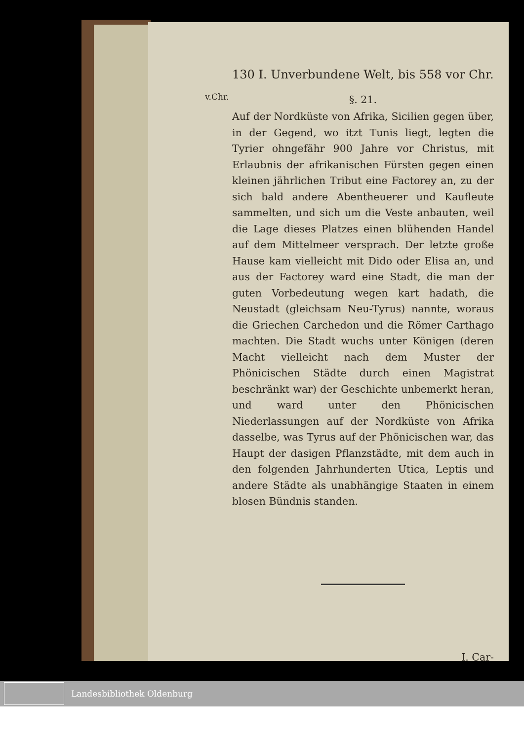v.Chr.
130 I. Unverbundene Welt, bis 558 vor Chr.
§. 21.
Auf der Nordküste von Afrika, Sicilien gegen über, in der Gegend, wo itzt Tunis liegt, legten die Tyrier ohngefähr 900 Jahre vor Christus, mit Erlaubnis der afrikanischen Fürsten gegen einen kleinen jährlichen Tribut eine Factorey an, zu der sich bald andere Abentheuerer und Kaufleute sammelten, und sich um die Veste anbauten, weil die Lage dieses Platzes einen blühenden Handel auf dem Mittelmeer versprach. Der letzte große Hause kam vielleicht mit Dido oder Elisa an, und aus der Factorey ward eine Stadt, die man der guten Vorbedeutung wegen kart hadath, die Neustadt (gleichsam Neu-Tyrus) nannte, woraus die Griechen Carchedon und die Römer Carthago machten. Die Stadt wuchs unter Königen (deren Macht vielleicht nach dem Muster der Phönicischen Städte durch einen Magistrat beschränkt war) der Geschichte unbemerkt heran, und ward unter den Phönicischen Niederlassungen auf der Nordküste von Afrika dasselbe, was Tyrus auf der Phönicischen war, das Haupt der dasigen Pflanzstädte, mit dem auch in den folgenden Jahrhunderten Utica, Leptis und andere Städte als unabhängige Staaten in einem blosen Bündnis standen.
I. Car-
Landesbibliothek Oldenburg